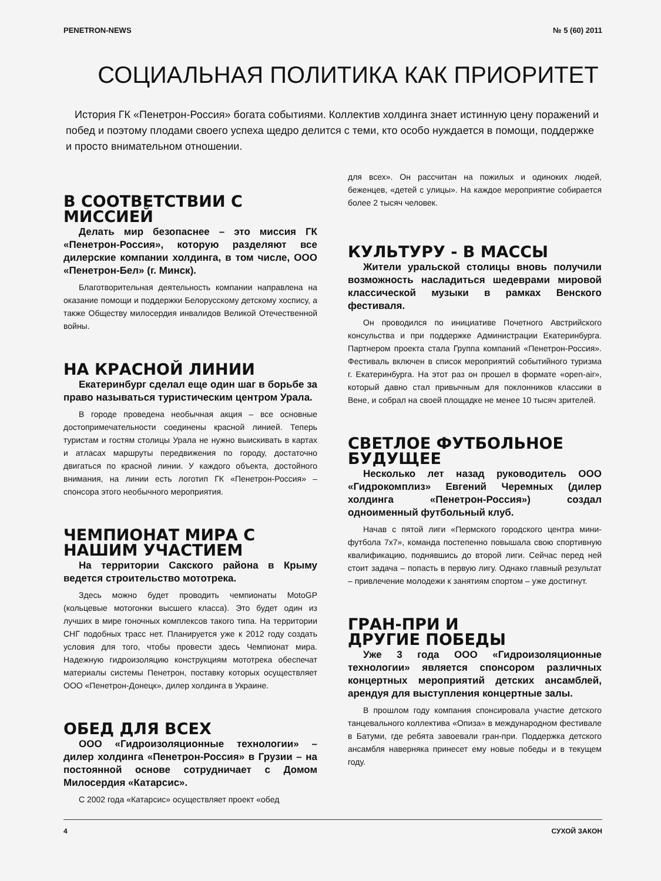PENETRON-NEWS № 5 (60) 2011
СОЦИАЛЬНАЯ ПОЛИТИКА КАК ПРИОРИТЕТ
История ГК «Пенетрон-Россия» богата событиями. Коллектив холдинга знает истинную цену поражений и побед и поэтому плодами своего успеха щедро делится с теми, кто особо нуждается в помощи, поддержке и просто внимательном отношении.
В СООТВЕТСТВИИ С МИССИЕЙ
Делать мир безопаснее – это миссия ГК «Пенетрон-Россия», которую разделяют все дилерские компании холдинга, в том числе, ООО «Пенетрон-Бел» (г. Минск).
Благотворительная деятельность компании направлена на оказание помощи и поддержки Белорусскому детскому хоспису, а также Обществу милосердия инвалидов Великой Отечественной войны.
НА КРАСНОЙ ЛИНИИ
Екатеринбург сделал еще один шаг в борьбе за право называться туристическим центром Урала.
В городе проведена необычная акция – все основные достопримечательности соединены красной линией. Теперь туристам и гостям столицы Урала не нужно выискивать в картах и атласах маршруты передвижения по городу, достаточно двигаться по красной линии. У каждого объекта, достойного внимания, на линии есть логотип ГК «Пенетрон-Россия» – спонсора этого необычного мероприятия.
ЧЕМПИОНАТ МИРА С НАШИМ УЧАСТИЕМ
На территории Сакского района в Крыму ведется строительство мототрека.
Здесь можно будет проводить чемпионаты MotoGP (кольцевые мотогонки высшего класса). Это будет один из лучших в мире гоночных комплексов такого типа. На территории СНГ подобных трасс нет. Планируется уже к 2012 году создать условия для того, чтобы провести здесь Чемпионат мира. Надежную гидроизоляцию конструкциям мототрека обеспечат материалы системы Пенетрон, поставку которых осуществляет ООО «Пенетрон-Донецк», дилер холдинга в Украине.
ОБЕД ДЛЯ ВСЕХ
ООО «Гидроизоляционные технологии» – дилер холдинга «Пенетрон-Россия» в Грузии – на постоянной основе сотрудничает с Домом Милосердия «Катарсис».
С 2002 года «Катарсис» осуществляет проект «обед
для всех». Он рассчитан на пожилых и одиноких людей, беженцев, «детей с улицы». На каждое мероприятие собирается более 2 тысяч человек.
КУЛЬТУРУ - В МАССЫ
Жители уральской столицы вновь получили возможность насладиться шедеврами мировой классической музыки в рамках Венского фестиваля.
Он проводился по инициативе Почетного Австрийского консульства и при поддержке Администрации Екатеринбурга. Партнером проекта стала Группа компаний «Пенетрон-Россия». Фестиваль включен в список мероприятий событийного туризма г. Екатеринбурга. На этот раз он прошел в формате «open-air», который давно стал привычным для поклонников классики в Вене, и собрал на своей площадке не менее 10 тысяч зрителей.
СВЕТЛОЕ ФУТБОЛЬНОЕ БУДУЩЕЕ
Несколько лет назад руководитель ООО «Гидрокомплиз» Евгений Черемных (дилер холдинга «Пенетрон-Россия») создал одноименный футбольный клуб.
Начав с пятой лиги «Пермского городского центра мини-футбола 7х7», команда постепенно повышала свою спортивную квалификацию, поднявшись до второй лиги. Сейчас перед ней стоит задача – попасть в первую лигу. Однако главный результат – привлечение молодежи к занятиям спортом – уже достигнут.
ГРАН-ПРИ И
ДРУГИЕ ПОБЕДЫ
Уже 3 года ООО «Гидроизоляционные технологии» является спонсором различных концертных мероприятий детских ансамблей, арендуя для выступления концертные залы.
В прошлом году компания спонсировала участие детского танцевального коллектива «Опиза» в международном фестивале в Батуми, где ребята завоевали гран-при. Поддержка детского ансамбля наверняка принесет ему новые победы и в текущем году.
4 СУХОЙ ЗАКОН